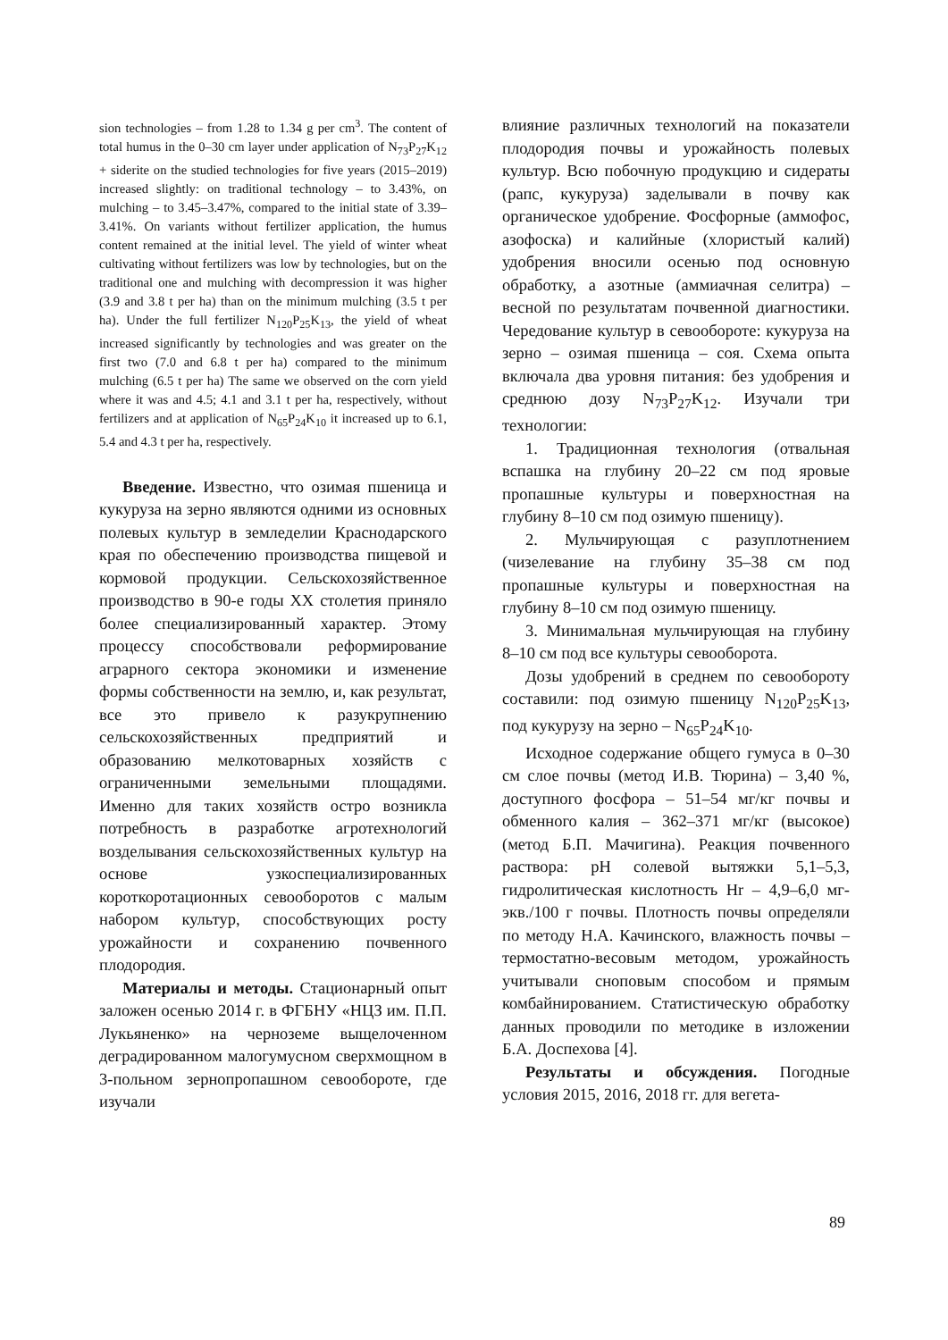sion technologies – from 1.28 to 1.34 g per cm<sup>3</sup>. The content of total humus in the 0–30 cm layer under application of N<sub>73</sub>P<sub>27</sub>K<sub>12</sub> + siderite on the studied technologies for five years (2015–2019) increased slightly: on traditional technology – to 3.43%, on mulching – to 3.45–3.47%, compared to the initial state of 3.39–3.41%. On variants without fertilizer application, the humus content remained at the initial level. The yield of winter wheat cultivating without fertilizers was low by technologies, but on the traditional one and mulching with decompression it was higher (3.9 and 3.8 t per ha) than on the minimum mulching (3.5 t per ha). Under the full fertilizer N<sub>120</sub>P<sub>25</sub>K<sub>13</sub>, the yield of wheat increased significantly by technologies and was greater on the first two (7.0 and 6.8 t per ha) compared to the minimum mulching (6.5 t per ha) The same we observed on the corn yield where it was and 4.5; 4.1 and 3.1 t per ha, respectively, without fertilizers and at application of N<sub>65</sub>P<sub>24</sub>K<sub>10</sub> it increased up to 6.1, 5.4 and 4.3 t per ha, respectively.
Введение. Известно, что озимая пшеница и кукуруза на зерно являются одними из основных полевых культур в земледелии Краснодарского края по обеспечению производства пищевой и кормовой продукции. Сельскохозяйственное производство в 90-е годы XX столетия приняло более специализированный характер. Этому процессу способствовали реформирование аграрного сектора экономики и изменение формы собственности на землю, и, как результат, все это привело к разукрупнению сельскохозяйственных предприятий и образованию мелкотоварных хозяйств с ограниченными земельными площадями. Именно для таких хозяйств остро возникла потребность в разработке агротехнологий возделывания сельскохозяйственных культур на основе узкоспециализированных короткоротационных севооборотов с малым набором культур, способствующих росту урожайности и сохранению почвенного плодородия.
Материалы и методы. Стационарный опыт заложен осенью 2014 г. в ФГБНУ «НЦЗ им. П.П. Лукьяненко» на черноземе выщелоченном деградированном малогумусном сверхмощном в 3-польном зернопропашном севообороте, где изучали
влияние различных технологий на показатели плодородия почвы и урожайность полевых культур. Всю побочную продукцию и сидераты (рапс, кукуруза) заделывали в почву как органическое удобрение. Фосфорные (аммофос, азофоска) и калийные (хлористый калий) удобрения вносили осенью под основную обработку, а азотные (аммиачная селитра) – весной по результатам почвенной диагностики. Чередование культур в севообороте: кукуруза на зерно – озимая пшеница – соя. Схема опыта включала два уровня питания: без удобрения и среднюю дозу N<sub>73</sub>P<sub>27</sub>K<sub>12</sub>. Изучали три технологии:
1. Традиционная технология (отвальная вспашка на глубину 20–22 см под яровые пропашные культуры и поверхностная на глубину 8–10 см под озимую пшеницу).
2. Мульчирующая с разуплотнением (чизелевание на глубину 35–38 см под пропашные культуры и поверхностная на глубину 8–10 см под озимую пшеницу.
3. Минимальная мульчирующая на глубину 8–10 см под все культуры севооборота.
Дозы удобрений в среднем по севообороту составили: под озимую пшеницу N<sub>120</sub>P<sub>25</sub>K<sub>13</sub>, под кукурузу на зерно – N<sub>65</sub>P<sub>24</sub>K<sub>10</sub>.
Исходное содержание общего гумуса в 0–30 см слое почвы (метод И.В. Тюрина) – 3,40 %, доступного фосфора – 51–54 мг/кг почвы и обменного калия – 362–371 мг/кг (высокое) (метод Б.П. Мачигина). Реакция почвенного раствора: pH солевой вытяжки 5,1–5,3, гидролитическая кислотность Hr – 4,9–6,0 мг-экв./100 г почвы. Плотность почвы определяли по методу Н.А. Качинского, влажность почвы – термостатно-весовым методом, урожайность учитывали сноповым способом и прямым комбайнированием. Статистическую обработку данных проводили по методике в изложении Б.А. Доспехова [4].
Результаты и обсуждения. Погодные условия 2015, 2016, 2018 гг. для вегета-
89